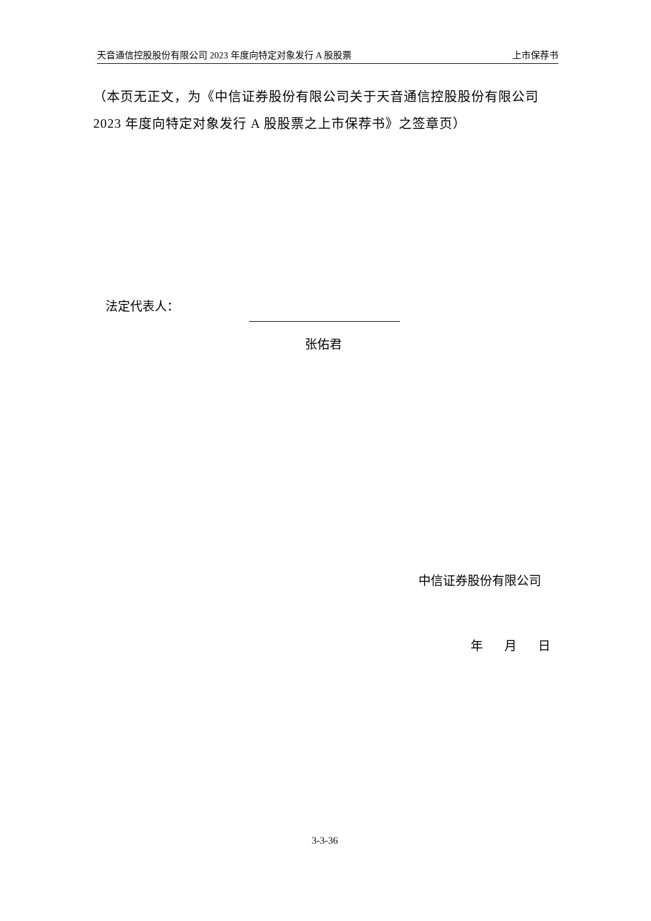天音通信控股股份有限公司 2023 年度向特定对象发行 A 股股票 上市保荐书
（本页无正文，为《中信证券股份有限公司关于天音通信控股股份有限公司 2023 年度向特定对象发行 A 股股票之上市保荐书》之签章页）
法定代表人：
张佑君
中信证券股份有限公司
年 月 日
3-3-36